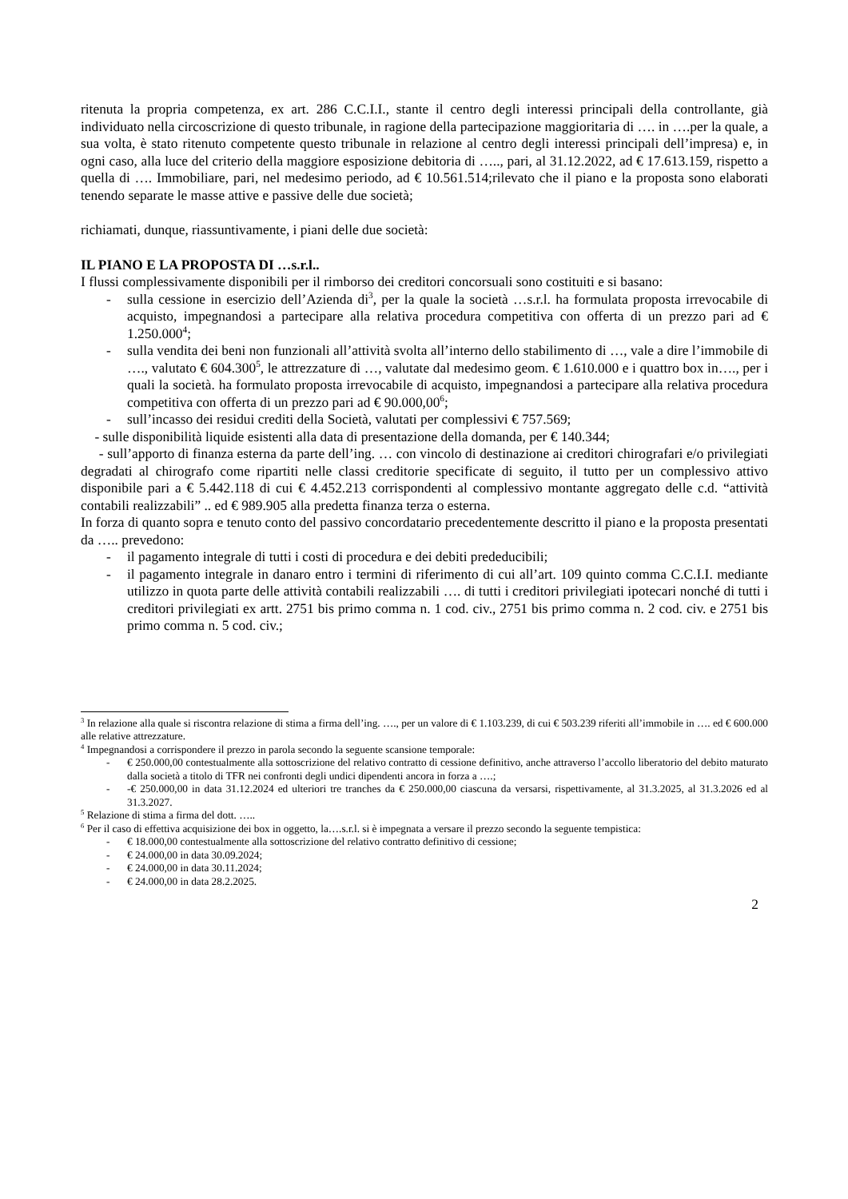ritenuta la propria competenza, ex art. 286 C.C.I.I., stante il centro degli interessi principali della controllante, già individuato nella circoscrizione di questo tribunale, in ragione della partecipazione maggioritaria di …. in ….per la quale, a sua volta, è stato ritenuto competente questo tribunale in relazione al centro degli interessi principali dell’impresa) e, in ogni caso, alla luce del criterio della maggiore esposizione debitoria di ….., pari, al 31.12.2022, ad € 17.613.159, rispetto a quella di …. Immobiliare, pari, nel medesimo periodo, ad € 10.561.514;rilevato che il piano e la proposta sono elaborati tenendo separate le masse attive e passive delle due società;
richiamati, dunque, riassuntivamente, i piani delle due società:
IL PIANO E LA PROPOSTA DI …s.r.l..
I flussi complessivamente disponibili per il rimborso dei creditori concorsuali sono costituiti e si basano:
- sulla cessione in esercizio dell’Azienda di<sup>3</sup>, per la quale la società …s.r.l. ha formulata proposta irrevocabile di acquisto, impegnandosi a partecipare alla relativa procedura competitiva con offerta di un prezzo pari ad € 1.250.000<sup>4</sup>;
- sulla vendita dei beni non funzionali all’attività svolta all’interno dello stabilimento di …, vale a dire l’immobile di …., valutato € 604.300<sup>5</sup>, le attrezzature di …, valutate dal medesimo geom. € 1.610.000 e i quattro box in…., per i quali la società. ha formulato proposta irrevocabile di acquisto, impegnandosi a partecipare alla relativa procedura competitiva con offerta di un prezzo pari ad € 90.000,00<sup>6</sup>;
- sull’incasso dei residui crediti della Società, valutati per complessivi € 757.569;
- sulle disponibilità liquide esistenti alla data di presentazione della domanda, per € 140.344;
- sull’apporto di finanza esterna da parte dell’ing. … con vincolo di destinazione ai creditori chirografari e/o privilegiati degradati al chirografo come ripartiti nelle classi creditorie specificate di seguito, il tutto per un complessivo attivo disponibile pari a € 5.442.118 di cui € 4.452.213 corrispondenti al complessivo montante aggregato delle c.d. “attività contabili realizzabili” .. ed € 989.905 alla predetta finanza terza o esterna.
In forza di quanto sopra e tenuto conto del passivo concordatario precedentemente descritto il piano e la proposta presentati da ….. prevedono:
- il pagamento integrale di tutti i costi di procedura e dei debiti prededucibili;
- il pagamento integrale in danaro entro i termini di riferimento di cui all’art. 109 quinto comma C.C.I.I. mediante utilizzo in quota parte delle attività contabili realizzabili …. di tutti i creditori privilegiati ipotecari nonché di tutti i creditori privilegiati ex artt. 2751 bis primo comma n. 1 cod. civ., 2751 bis primo comma n. 2 cod. civ. e 2751 bis primo comma n. 5 cod. civ.;
<sup>3</sup> In relazione alla quale si riscontra relazione di stima a firma dell’ing. …., per un valore di € 1.103.239, di cui € 503.239 riferiti all’immobile in …. ed € 600.000 alle relative attrezzature.
<sup>4</sup> Impegnandosi a corrispondere il prezzo in parola secondo la seguente scansione temporale:
- € 250.000,00 contestualmente alla sottoscrizione del relativo contratto di cessione definitivo, anche attraverso l’accollo liberatorio del debito maturato dalla società a titolo di TFR nei confronti degli undici dipendenti ancora in forza a ….;
- -€ 250.000,00 in data 31.12.2024 ed ulteriori tre tranches da € 250.000,00 ciascuna da versarsi, rispettivamente, al 31.3.2025, al 31.3.2026 ed al 31.3.2027.
<sup>5</sup> Relazione di stima a firma del dott. …..
<sup>6</sup> Per il caso di effettiva acquisizione dei box in oggetto, la….s.r.l. si è impegnata a versare il prezzo secondo la seguente tempistica:
- € 18.000,00 contestualmente alla sottoscrizione del relativo contratto definitivo di cessione;
- € 24.000,00 in data 30.09.2024;
- € 24.000,00 in data 30.11.2024;
- € 24.000,00 in data 28.2.2025.
2